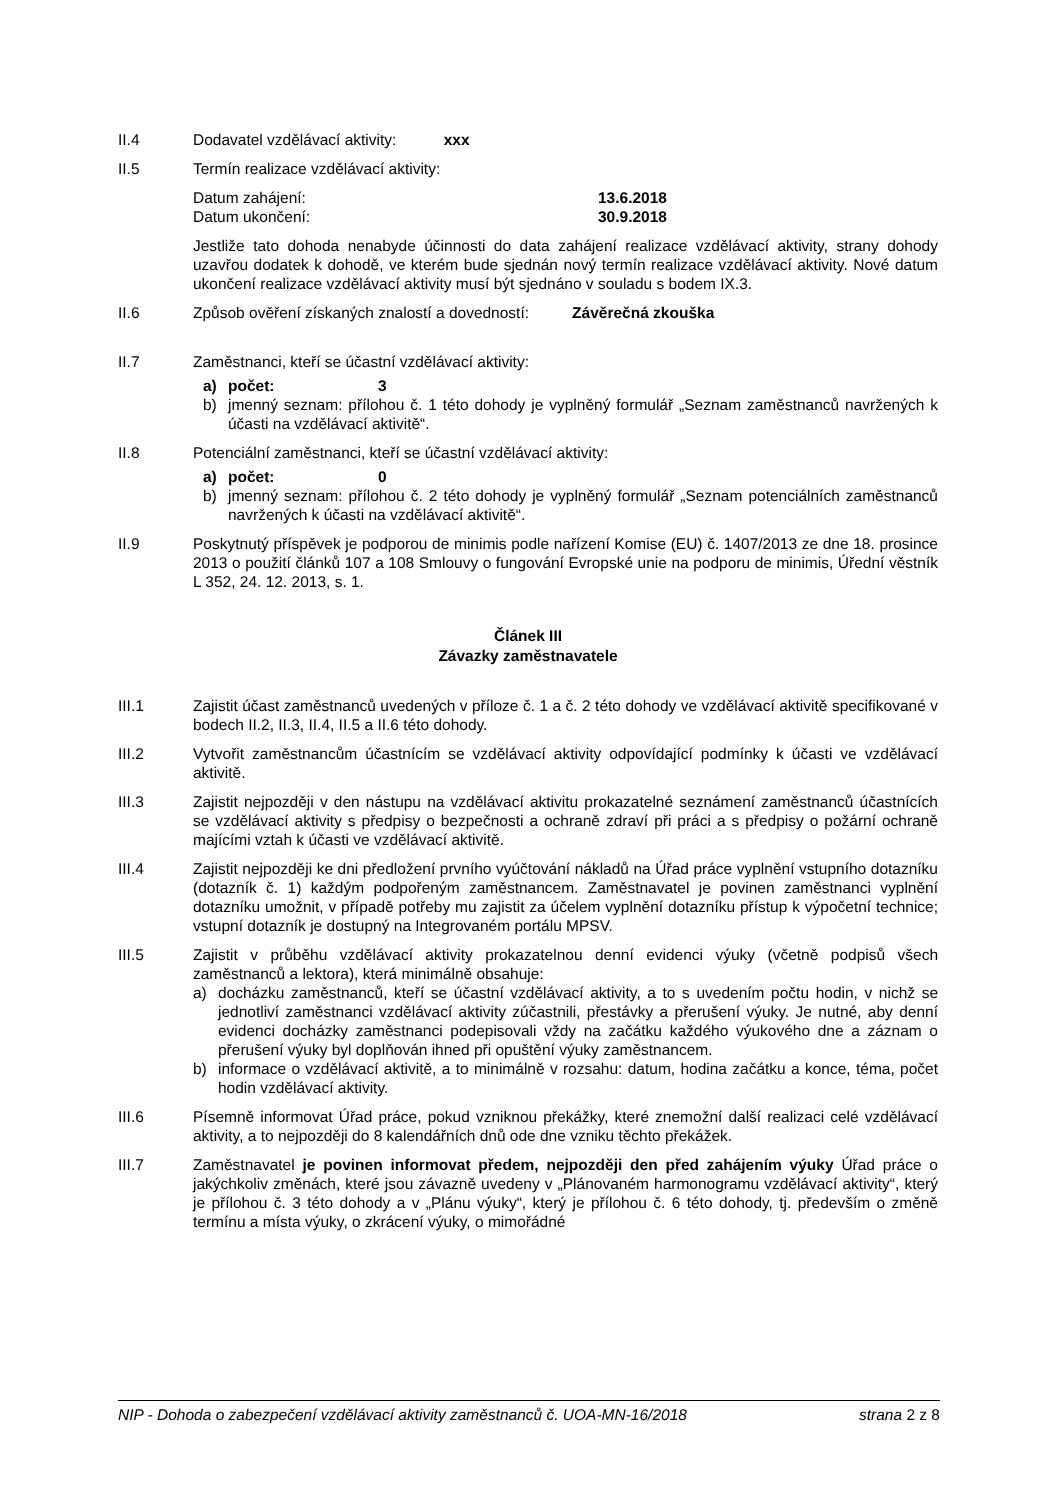II.4 Dodavatel vzdělávací aktivity: xxx
II.5 Termín realizace vzdělávací aktivity:
Datum zahájení: 13.6.2018
Datum ukončení: 30.9.2018
Jestliže tato dohoda nenabyde účinnosti do data zahájení realizace vzdělávací aktivity, strany dohody uzavřou dodatek k dohodě, ve kterém bude sjednán nový termín realizace vzdělávací aktivity. Nové datum ukončení realizace vzdělávací aktivity musí být sjednáno v souladu s bodem IX.3.
II.6 Způsob ověření získaných znalostí a dovedností: Závěrečná zkouška
II.7 Zaměstnanci, kteří se účastní vzdělávací aktivity:
a) počet: 3
b) jmenný seznam: přílohou č. 1 této dohody je vyplněný formulář „Seznam zaměstnanců navržených k účasti na vzdělávací aktivitě“.
II.8 Potenciální zaměstnanci, kteří se účastní vzdělávací aktivity:
a) počet: 0
b) jmenný seznam: přílohou č. 2 této dohody je vyplněný formulář „Seznam potenciálních zaměstnanců navržených k účasti na vzdělávací aktivitě“.
II.9 Poskytnutý příspěvek je podporou de minimis podle nařízení Komise (EU) č. 1407/2013 ze dne 18. prosince 2013 o použití článků 107 a 108 Smlouvy o fungování Evropské unie na podporu de minimis, Úřední věstník L 352, 24. 12. 2013, s. 1.
Článek III
Závazky zaměstnavatele
III.1 Zajistit účast zaměstnanců uvedených v příloze č. 1 a č. 2 této dohody ve vzdělávací aktivitě specifikované v bodech II.2, II.3, II.4, II.5 a II.6 této dohody.
III.2 Vytvořit zaměstnancům účastnícím se vzdělávací aktivity odpovídající podmínky k účasti ve vzdělávací aktivitě.
III.3 Zajistit nejpozději v den nástupu na vzdělávací aktivitu prokazatelné seznámení zaměstnanců účastnících se vzdělávací aktivity s předpisy o bezpečnosti a ochraně zdraví při práci a s předpisy o požární ochraně majícími vztah k účasti ve vzdělávací aktivitě.
III.4 Zajistit nejpozději ke dni předložení prvního vyúčtování nákladů na Úřad práce vyplnění vstupního dotazníku (dotazník č. 1) každým podpořeným zaměstnancem. Zaměstnavatel je povinen zaměstnanci vyplnění dotazníku umožnit, v případě potřeby mu zajistit za účelem vyplnění dotazníku přístup k výpočetní technice; vstupní dotazník je dostupný na Integrovaném portálu MPSV.
III.5 Zajistit v průběhu vzdělávací aktivity prokazatelnou denní evidenci výuky (včetně podpisů všech zaměstnanců a lektora), která minimálně obsahuje:
a) docházku zaměstnanců, kteří se účastní vzdělávací aktivity, a to s uvedením počtu hodin, v nichž se jednotliví zaměstnanci vzdělávací aktivity zúčastnili, přestávky a přerušení výuky. Je nutné, aby denní evidenci docházky zaměstnanci podepisovali vždy na začátku každého výukového dne a záznam o přerušení výuky byl doplňován ihned při opuštění výuky zaměstnancem.
b) informace o vzdělávací aktivitě, a to minimálně v rozsahu: datum, hodina začátku a konce, téma, počet hodin vzdělávací aktivity.
III.6 Písemně informovat Úřad práce, pokud vzniknou překážky, které znemožní další realizaci celé vzdělávací aktivity, a to nejpozději do 8 kalendářních dnů ode dne vzniku těchto překážek.
III.7 Zaměstnavatel je povinen informovat předem, nejpozději den před zahájením výuky Úřad práce o jakýchkoliv změnách, které jsou závazně uvedeny v „Plánovaném harmonogramu vzdělávací aktivity“, který je přílohou č. 3 této dohody a v „Plánu výuky“, který je přílohou č. 6 této dohody, tj. především o změně termínu a místa výuky, o zkrácení výuky, o mimořádné
NIP - Dohoda o zabezpečení vzdělávací aktivity zaměstnanců č. UOA-MN-16/2018 strana 2 z 8